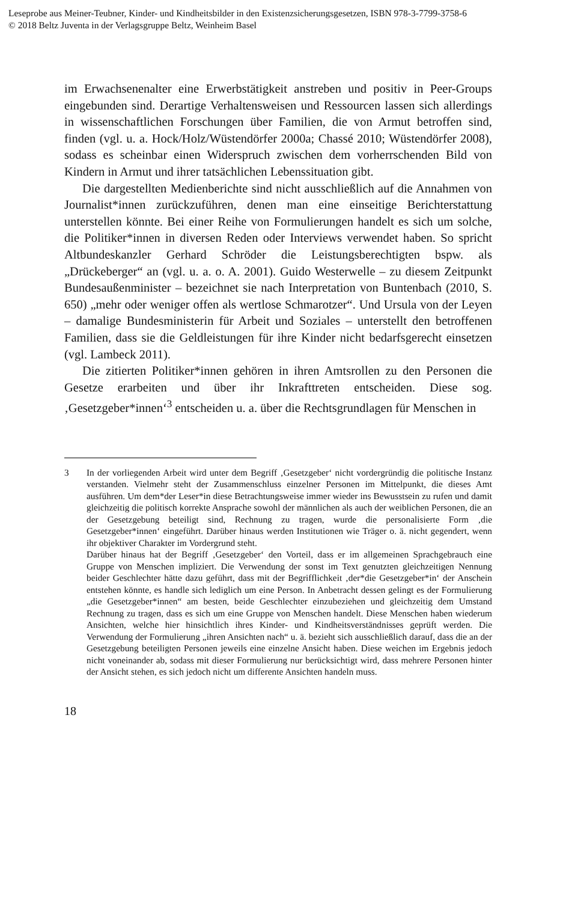Leseprobe aus Meiner-Teubner, Kinder- und Kindheitsbilder in den Existenzsicherungsgesetzen, ISBN 978-3-7799-3758-6
© 2018 Beltz Juventa in der Verlagsgruppe Beltz, Weinheim Basel
im Erwachsenenalter eine Erwerbstätigkeit anstreben und positiv in Peer-Groups eingebunden sind. Derartige Verhaltensweisen und Ressourcen lassen sich allerdings in wissenschaftlichen Forschungen über Familien, die von Armut betroffen sind, finden (vgl. u. a. Hock/Holz/Wüstendörfer 2000a; Chassé 2010; Wüstendörfer 2008), sodass es scheinbar einen Widerspruch zwischen dem vorherrschenden Bild von Kindern in Armut und ihrer tatsächlichen Lebenssituation gibt.
Die dargestellten Medienberichte sind nicht ausschließlich auf die Annahmen von Journalist*innen zurückzuführen, denen man eine einseitige Berichterstattung unterstellen könnte. Bei einer Reihe von Formulierungen handelt es sich um solche, die Politiker*innen in diversen Reden oder Interviews verwendet haben. So spricht Altbundeskanzler Gerhard Schröder die Leistungsberechtigten bspw. als „Drückeberger“ an (vgl. u. a. o. A. 2001). Guido Westerwelle – zu diesem Zeitpunkt Bundesaußenminister – bezeichnet sie nach Interpretation von Buntenbach (2010, S. 650) „mehr oder weniger offen als wertlose Schmarotzer“. Und Ursula von der Leyen – damalige Bundesministerin für Arbeit und Soziales – unterstellt den betroffenen Familien, dass sie die Geldleistungen für ihre Kinder nicht bedarfsgerecht einsetzen (vgl. Lambeck 2011).
Die zitierten Politiker*innen gehören in ihren Amtsrollen zu den Personen die Gesetze erarbeiten und über ihr Inkrafttreten entscheiden. Diese sog. ‚Gesetzgeber*innen‘<sup>3</sup> entscheiden u. a. über die Rechtsgrundlagen für Menschen in
3
In der vorliegenden Arbeit wird unter dem Begriff ‚Gesetzgeber‘ nicht vordergründig die politische Instanz verstanden. Vielmehr steht der Zusammenschluss einzelner Personen im Mittelpunkt, die dieses Amt ausführen. Um dem*der Leser*in diese Betrachtungsweise immer wieder ins Bewusstsein zu rufen und damit gleichzeitig die politisch korrekte Ansprache sowohl der männlichen als auch der weiblichen Personen, die an der Gesetzgebung beteiligt sind, Rechnung zu tragen, wurde die personalisierte Form ‚die Gesetzgeber*innen‘ eingeführt. Darüber hinaus werden Institutionen wie Träger o. ä. nicht gegendert, wenn ihr objektiver Charakter im Vordergrund steht.
Darüber hinaus hat der Begriff ‚Gesetzgeber‘ den Vorteil, dass er im allgemeinen Sprachgebrauch eine Gruppe von Menschen impliziert. Die Verwendung der sonst im Text genutzten gleichzeitigen Nennung beider Geschlechter hätte dazu geführt, dass mit der Begrifflichkeit ‚der*die Gesetzgeber*in‘ der Anschein entstehen könnte, es handle sich lediglich um eine Person. In Anbetracht dessen gelingt es der Formulierung „die Gesetzgeber*innen“ am besten, beide Geschlechter einzubeziehen und gleichzeitig dem Umstand Rechnung zu tragen, dass es sich um eine Gruppe von Menschen handelt. Diese Menschen haben wiederum Ansichten, welche hier hinsichtlich ihres Kinder- und Kindheitsverständnisses geprüft werden. Die Verwendung der Formulierung „ihren Ansichten nach“ u. ä. bezieht sich ausschließlich darauf, dass die an der Gesetzgebung beteiligten Personen jeweils eine einzelne Ansicht haben. Diese weichen im Ergebnis jedoch nicht voneinander ab, sodass mit dieser Formulierung nur berücksichtigt wird, dass mehrere Personen hinter der Ansicht stehen, es sich jedoch nicht um differente Ansichten handeln muss.
18